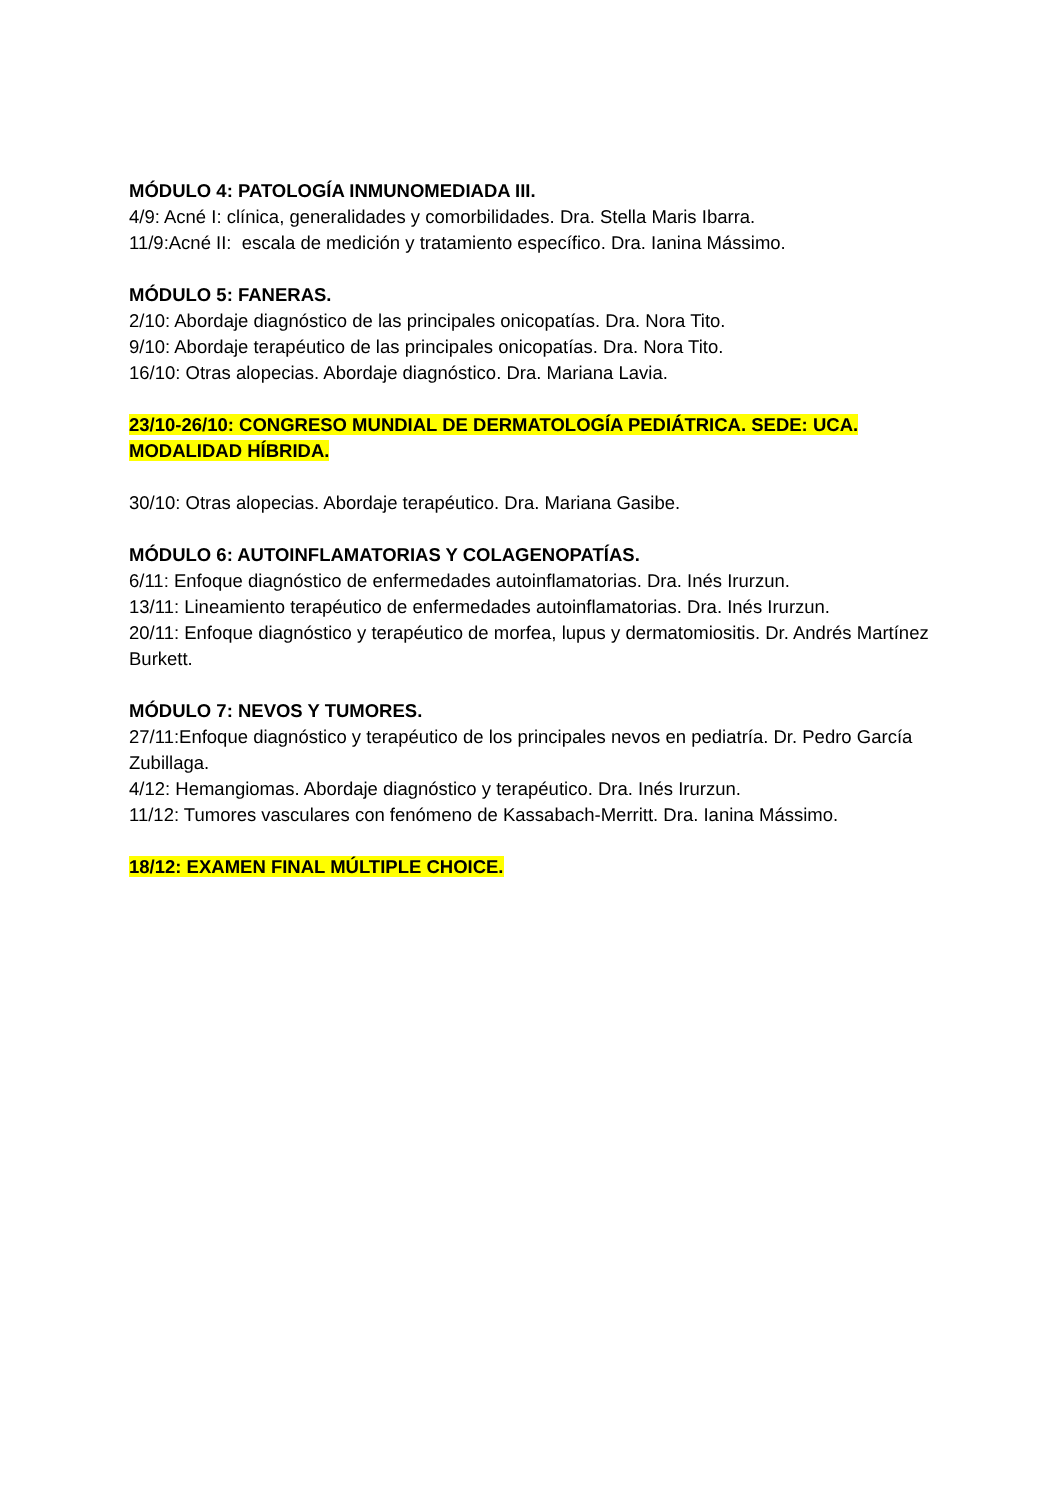MÓDULO 4: PATOLOGÍA INMUNOMEDIADA III.
4/9: Acné I: clínica, generalidades y comorbilidades. Dra. Stella Maris Ibarra.
11/9:Acné II: escala de medición y tratamiento específico. Dra. Ianina Mássimo.
MÓDULO 5: FANERAS.
2/10: Abordaje diagnóstico de las principales onicopatías. Dra. Nora Tito.
9/10: Abordaje terapéutico de las principales onicopatías. Dra. Nora Tito.
16/10: Otras alopecias. Abordaje diagnóstico. Dra. Mariana Lavia.
23/10-26/10: CONGRESO MUNDIAL DE DERMATOLOGÍA PEDIÁTRICA. SEDE: UCA. MODALIDAD HÍBRIDA.
30/10: Otras alopecias. Abordaje terapéutico. Dra. Mariana Gasibe.
MÓDULO 6: AUTOINFLAMATORIAS Y COLAGENOPATÍAS.
6/11: Enfoque diagnóstico de enfermedades autoinflamatorias. Dra. Inés Irurzun.
13/11: Lineamiento terapéutico de enfermedades autoinflamatorias. Dra. Inés Irurzun.
20/11: Enfoque diagnóstico y terapéutico de morfea, lupus y dermatomiositis. Dr. Andrés Martínez Burkett.
MÓDULO 7: NEVOS Y TUMORES.
27/11:Enfoque diagnóstico y terapéutico de los principales nevos en pediatría. Dr. Pedro García Zubillaga.
4/12: Hemangiomas. Abordaje diagnóstico y terapéutico. Dra. Inés Irurzun.
11/12: Tumores vasculares con fenómeno de Kassabach-Merritt. Dra. Ianina Mássimo.
18/12: EXAMEN FINAL MÚLTIPLE CHOICE.